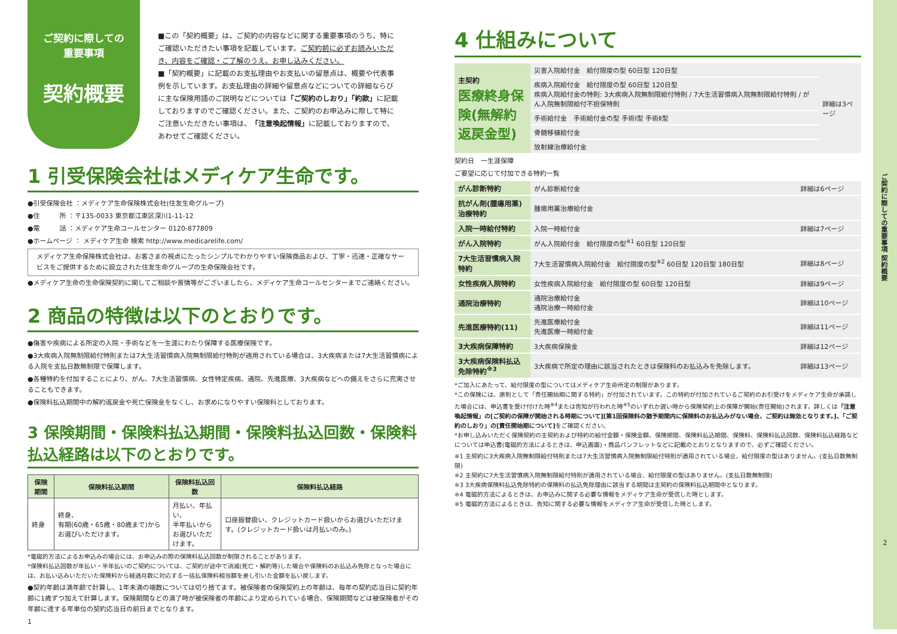ご契約に際しての
重要事項
契約概要
■この「契約概要」は、ご契約の内容などに関する重要事項のうち、特にご確認いただきたい事項を記載しています。ご契約前に必ずお読みいただき、内容をご確認・ご了解のうえ、お申し込みください。
■「契約概要」に記載のお支払理由やお支払いの留意点は、概要や代表事例を示しています。お支払理由の詳細や留意点などについての詳細ならびに主な保険用語のご説明などについては「ご契約のしおり」「約款」に記載しておりますのでご確認ください。また、ご契約のお申込みに際して特にご注意いただきたい事項は、「注意喚起情報」に記載しておりますので、あわせてご確認ください。
1 引受保険会社はメディケア生命です。
●引受保険会社 ：メディケア生命保険株式会社(住友生命グループ)
●住　　　所 ：〒135-0033 東京都江東区深川1-11-12
●電　　　話 ：メディケア生命コールセンター 0120-877809
●ホームページ ： メディケア生命 検索 http://www.medicarelife.com/
メディケア生命保険株式会社は、お客さまの視点にたったシンプルでわかりやすい保険商品および、丁寧・迅速・正確なサービスをご提供するために設立された住友生命グループの生命保険会社です。
●メディケア生命の生命保険契約に関してご相談や苦情等がございましたら、メディケア生命コールセンターまでご連絡ください。
2 商品の特徴は以下のとおりです。
●傷害や疾病による所定の入院・手術などを一生涯にわたり保障する医療保険です。
●3大疾病入院無制限給付特則または7大生活習慣病入院無制限給付特則が適用されている場合は、3大疾病または7大生活習慣病による入院を支払日数無制限で保障します。
●各種特約を付加することにより、がん、7大生活習慣病、女性特定疾病、通院、先進医療、3大疾病などへの備えをさらに充実させることもできます。
●保険料払込期間中の解約返戻金や死亡保険金をなくし、お求めになりやすい保険料としております。
3 保険期間・保険料払込期間・保険料払込回数・保険料払込経路は以下のとおりです。
| 保険期間 | 保険料払込期間 | 保険料払込回数 | 保険料払込経路 |
| --- | --- | --- | --- |
| 終身 | 終身、 有期(60歳・65歳・80歳まで)からお選びいただけます。 | 月払い、年払い、 半年払いから お選びいただけます。 | 口座振替扱い、クレジットカード扱いからお選びいただけます。(クレジットカード扱いは月払いのみ。) |
*電磁的方法によるお申込みの場合には、お申込みの際の保険料払込回数が制限されることがあります。
*保険料払込回数が年払い・半年払いのご契約については、ご契約が途中で消滅(死亡・解約等)した場合や保険料のお払込み免除となった場合には、お払い込みいただいた保険料から経過月数に対応する一括払保険料相当額を差し引いた金額を払い戻します。
●契約年齢は満年齢で計算し、1年未満の端数については切り捨てます。被保険者の保険契約上の年齢は、毎年の契約応当日に契約年齢に1歳ずつ加えて計算します。保険期間などの満了時が被保険者の年齢により定められている場合、保険期間などは被保険者がその年齢に達する年単位の契約応当日の前日までとなります。
1
4 仕組みについて
| 主契約 医療終身保険(無解約返戻金型) | 災害入院給付金 給付限度の型 60日型 120日型 | 詳細は3ページ |
| | 疾病入院給付金 給付限度の型 60日型 120日型 疾病入院給付金の特則: 3大疾病入院無制限給付特則 / 7大生活習慣病入院無制限給付特則 / がん入院無制限給付不担保特則 | |
| | 手術給付金 手術給付金の型 手術Ⅰ型 手術Ⅱ型 | |
| | 骨髄移植給付金 | |
| | 放射線治療給付金 | |
契約日　一生涯保障
ご要望に応じて付加できる特約一覧
| がん診断特約 | がん診断給付金 | 詳細は6ページ |
| 抗がん剤(腫瘍用薬)治療特約 | 腫瘍用薬治療給付金 | |
| 入院一時給付特約 | 入院一時給付金 | 詳細は7ページ |
| がん入院特約 | がん入院給付金 給付限度の型<sup>※1</sup> 60日型 120日型 | |
| 7大生活習慣病入院特約 | 7大生活習慣病入院給付金 給付限度の型<sup>※2</sup> 60日型 120日型 180日型 | 詳細は8ページ |
| 女性疾病入院特約 | 女性疾病入院給付金 給付限度の型 60日型 120日型 | 詳細は9ページ |
| 通院治療特約 | 通院治療給付金 通院治療一時給付金 | 詳細は10ページ |
| 先進医療特約(11) | 先進医療給付金 先進医療一時給付金 | 詳細は11ページ |
| 3大疾病保障特約 | 3大疾病保険金 | 詳細は12ページ |
| 3大疾病保険料払込免除特約<sup>※3</sup> | 3大疾病で所定の理由に該当されたときは保険料のお払込みを免除します。 | 詳細は13ページ |
*ご加入にあたって、給付限度の型についてはメディケア生命所定の制限があります。
*この保険には、原則として「責任開始期に関する特約」が付加されています。この特約が付加されているご契約のお引受けをメディケア生命が承諾した場合には、申込書を受け付けた時<sup>※4</sup>または告知が行われた時<sup>※5</sup>のいずれか遅い時から保険契約上の保障が開始(責任開始)されます。詳しくは「注意喚起情報」の[ご契約の保障が開始される時期について][第1回保険料の猶予期間内に保険料のお払込みがない場合、ご契約は無効となります。]、「ご契約のしおり」の[責任開始期について] をご確認ください。
*お申し込みいただく保険契約の主契約および特約の給付金額・保険金額、保険期間、保険料払込期間、保険料、保険料払込回数、保険料払込経路などについては申込書(電磁的方法によるときは、申込画面)・商品パンフレットなどに記載のとおりとなりますので、必ずご確認ください。
※1 主契約に3大疾病入院無制限給付特則または7大生活習慣病入院無制限給付特則が適用されている場合、給付限度の型はありません。(支払日数無制限)
※2 主契約に7大生活習慣病入院無制限給付特則が適用されている場合、給付限度の型はありません。(支払日数無制限)
※3 3大疾病保険料払込免除特約の保険料の払込免除理由に該当する期間は主契約の保険料払込期間中となります。
※4 電磁的方法によるときは、お申込みに関する必要な情報をメディケア生命が受信した時とします。
※5 電磁的方法によるときは、告知に関する必要な情報をメディケア生命が受信した時とします。
ご契約に際しての重要事項 契約概要
2